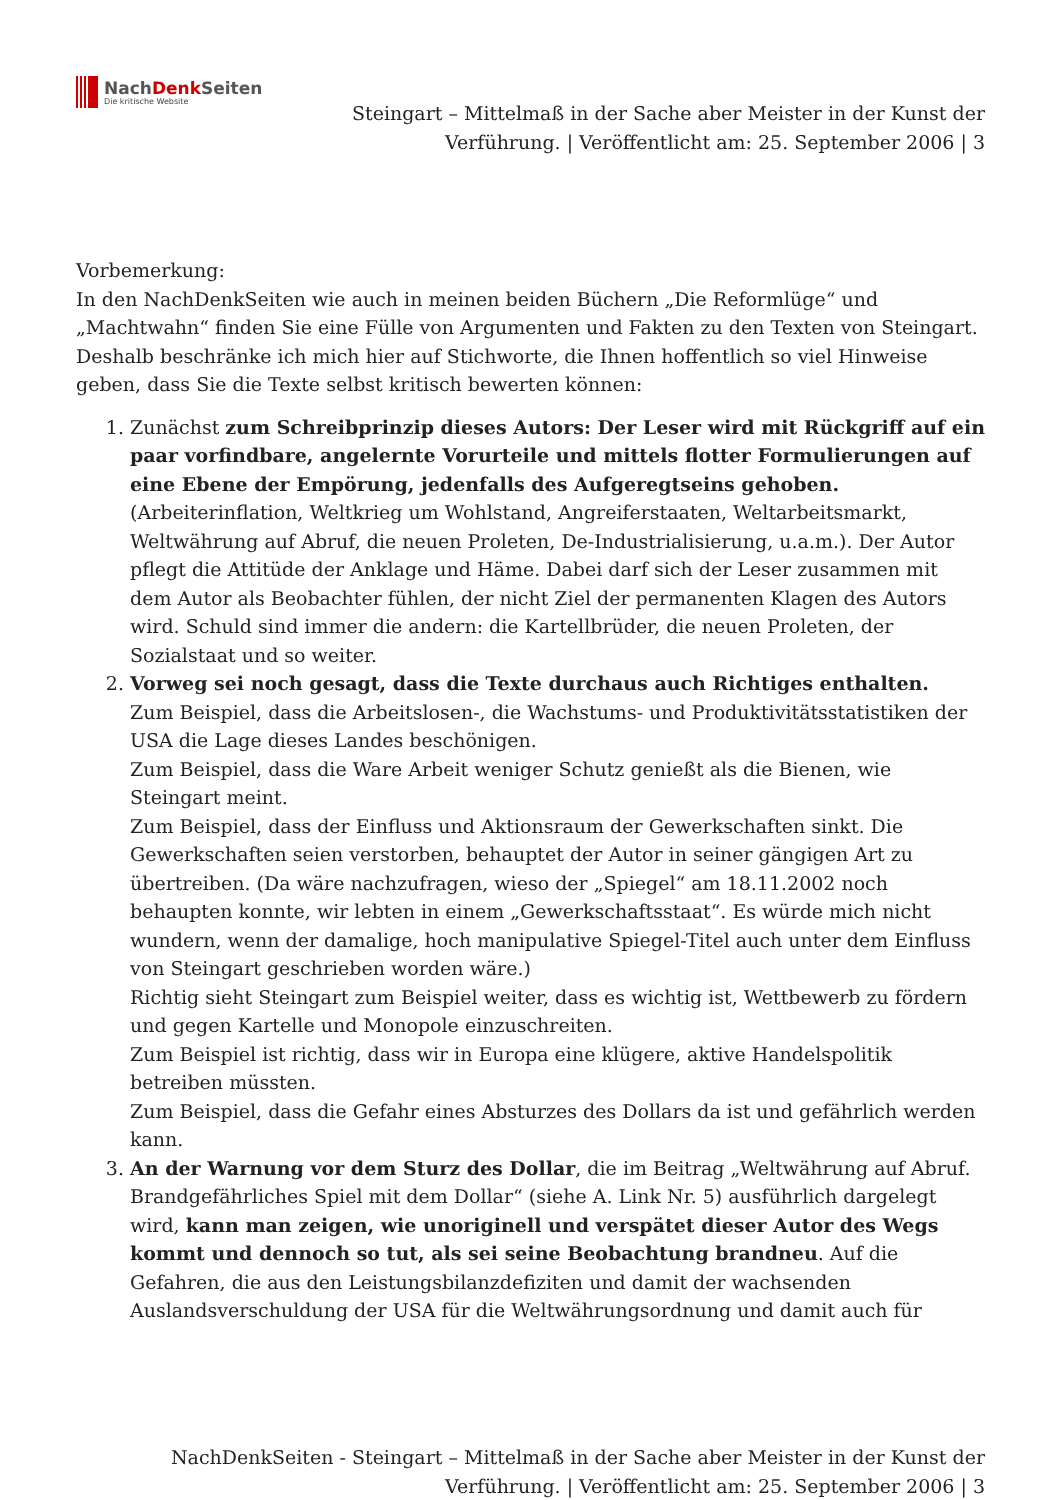NachDenk Seiten
Die kritische Website
Steingart – Mittelmaß in der Sache aber Meister in der Kunst der
Verführung. | Veröffentlicht am: 25. September 2006 | 3
Vorbemerkung:
In den NachDenkSeiten wie auch in meinen beiden Büchern „Die Reformlüge“ und „Machtwahn“ finden Sie eine Fülle von Argumenten und Fakten zu den Texten von Steingart. Deshalb beschränke ich mich hier auf Stichworte, die Ihnen hoffentlich so viel Hinweise geben, dass Sie die Texte selbst kritisch bewerten können:
1. Zunächst zum Schreibprinzip dieses Autors: Der Leser wird mit Rückgriff auf ein paar vorfindbare, angelernte Vorurteile und mittels flotter Formulierungen auf eine Ebene der Empörung, jedenfalls des Aufgeregtseins gehoben. (Arbeiterinflation, Weltkrieg um Wohlstand, Angreiferstaaten, Weltarbeitsmarkt, Weltwährung auf Abruf, die neuen Proleten, De-Industrialisierung, u.a.m.). Der Autor pflegt die Attitüde der Anklage und Häme. Dabei darf sich der Leser zusammen mit dem Autor als Beobachter fühlen, der nicht Ziel der permanenten Klagen des Autors wird. Schuld sind immer die andern: die Kartellbrüder, die neuen Proleten, der Sozialstaat und so weiter.
2. Vorweg sei noch gesagt, dass die Texte durchaus auch Richtiges enthalten.
Zum Beispiel, dass die Arbeitslosen-, die Wachstums- und Produktivitätsstatistiken der USA die Lage dieses Landes beschönigen.
Zum Beispiel, dass die Ware Arbeit weniger Schutz genießt als die Bienen, wie Steingart meint.
Zum Beispiel, dass der Einfluss und Aktionsraum der Gewerkschaften sinkt. Die Gewerkschaften seien verstorben, behauptet der Autor in seiner gängigen Art zu übertreiben. (Da wäre nachzufragen, wieso der „Spiegel“ am 18.11.2002 noch behaupten konnte, wir lebten in einem „Gewerkschaftsstaat“. Es würde mich nicht wundern, wenn der damalige, hoch manipulative Spiegel-Titel auch unter dem Einfluss von Steingart geschrieben worden wäre.)
Richtig sieht Steingart zum Beispiel weiter, dass es wichtig ist, Wettbewerb zu fördern und gegen Kartelle und Monopole einzuschreiten.
Zum Beispiel ist richtig, dass wir in Europa eine klügere, aktive Handelspolitik betreiben müssten.
Zum Beispiel, dass die Gefahr eines Absturzes des Dollars da ist und gefährlich werden kann.
3. An der Warnung vor dem Sturz des Dollar, die im Beitrag „Weltwährung auf Abruf. Brandgefährliches Spiel mit dem Dollar“ (siehe A. Link Nr. 5) ausführlich dargelegt wird, kann man zeigen, wie unoriginell und verspätet dieser Autor des Wegs kommt und dennoch so tut, als sei seine Beobachtung brandneu. Auf die Gefahren, die aus den Leistungsbilanzdefiziten und damit der wachsenden Auslandsverschuldung der USA für die Weltwährungsordnung und damit auch für
NachDenkSeiten - Steingart – Mittelmaß in der Sache aber Meister in der Kunst der
Verführung. | Veröffentlicht am: 25. September 2006 | 3